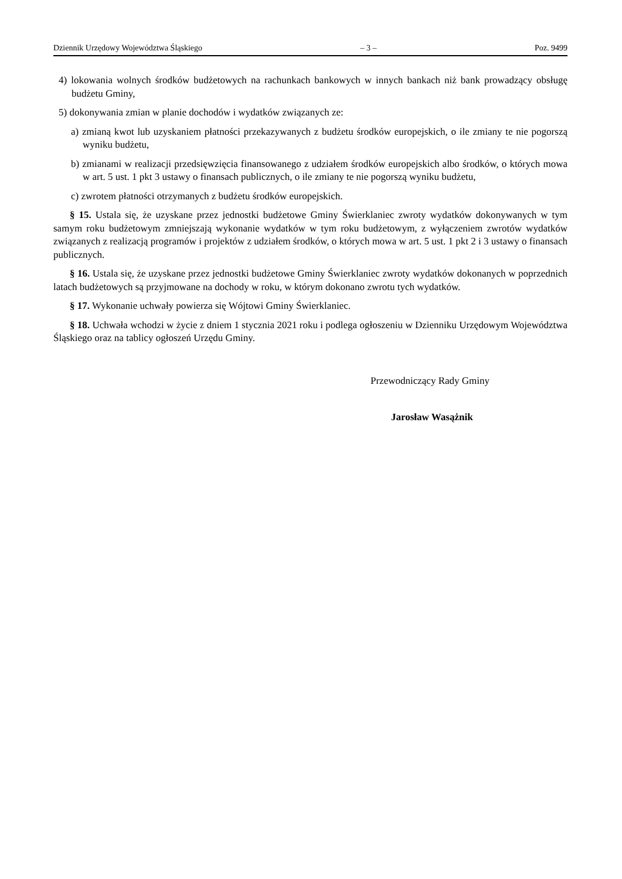Dziennik Urzędowy Województwa Śląskiego – 3 – Poz. 9499
4) lokowania wolnych środków budżetowych na rachunkach bankowych w innych bankach niż bank prowadzący obsługę budżetu Gminy,
5) dokonywania zmian w planie dochodów i wydatków związanych ze:
a) zmianą kwot lub uzyskaniem płatności przekazywanych z budżetu środków europejskich, o ile zmiany te nie pogorszą wyniku budżetu,
b) zmianami w realizacji przedsięwzięcia finansowanego z udziałem środków europejskich albo środków, o których mowa w art. 5 ust. 1 pkt 3 ustawy o finansach publicznych, o ile zmiany te nie pogorszą wyniku budżetu,
c) zwrotem płatności otrzymanych z budżetu środków europejskich.
§ 15. Ustala się, że uzyskane przez jednostki budżetowe Gminy Świerklaniec zwroty wydatków dokonywanych w tym samym roku budżetowym zmniejszają wykonanie wydatków w tym roku budżetowym, z wyłączeniem zwrotów wydatków związanych z realizacją programów i projektów z udziałem środków, o których mowa w art. 5 ust. 1 pkt 2 i 3 ustawy o finansach publicznych.
§ 16. Ustala się, że uzyskane przez jednostki budżetowe Gminy Świerklaniec zwroty wydatków dokonanych w poprzednich latach budżetowych są przyjmowane na dochody w roku, w którym dokonano zwrotu tych wydatków.
§ 17. Wykonanie uchwały powierza się Wójtowi Gminy Świerklaniec.
§ 18. Uchwała wchodzi w życie z dniem 1 stycznia 2021 roku i podlega ogłoszeniu w Dzienniku Urzędowym Województwa Śląskiego oraz na tablicy ogłoszeń Urzędu Gminy.
Przewodniczący Rady Gminy
Jarosław Wasążnik